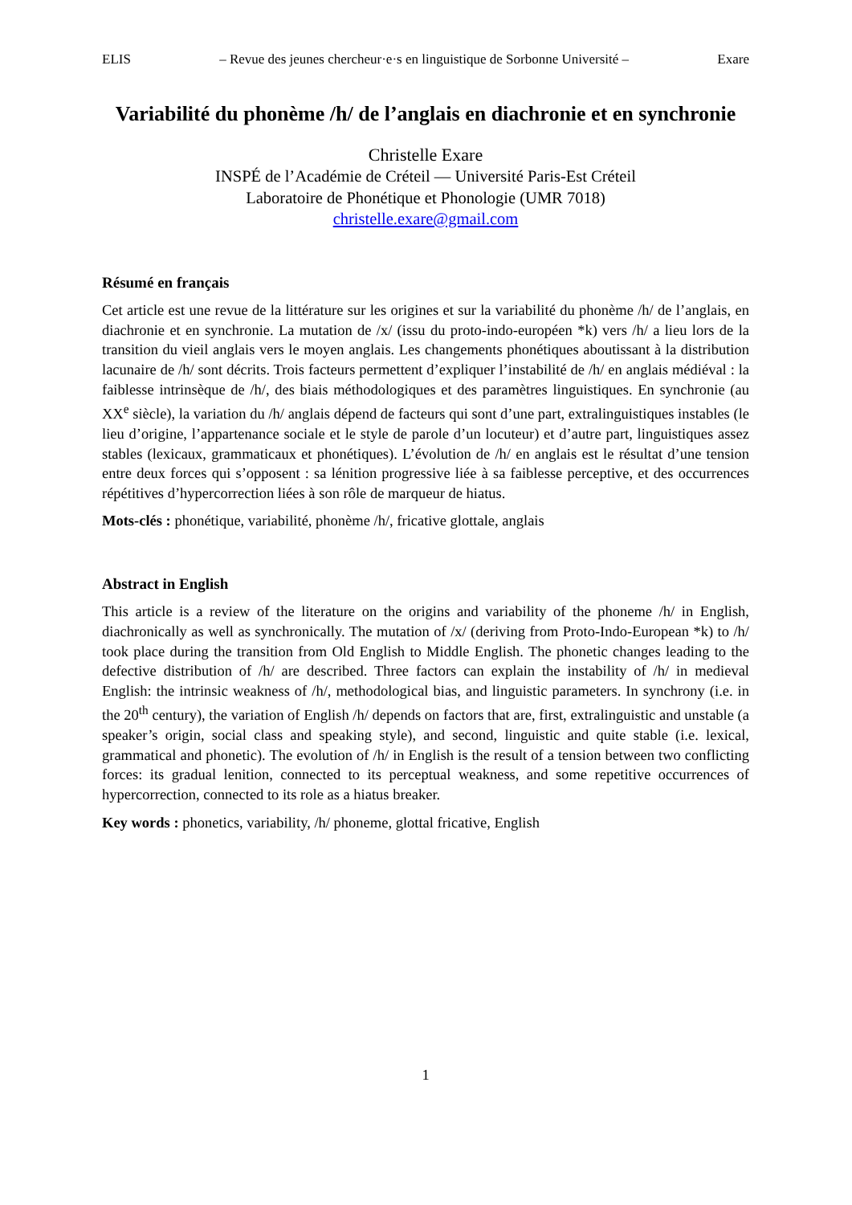ELIS – Revue des jeunes chercheur·e·s en linguistique de Sorbonne Université – Exare
Variabilité du phonème /h/ de l’anglais en diachronie et en synchronie
Christelle Exare
INSPÉ de l’Académie de Créteil — Université Paris-Est Créteil
Laboratoire de Phonétique et Phonologie (UMR 7018)
christelle.exare@gmail.com
Résumé en français
Cet article est une revue de la littérature sur les origines et sur la variabilité du phonème /h/ de l’anglais, en diachronie et en synchronie. La mutation de /x/ (issu du proto-indo-européen *k) vers /h/ a lieu lors de la transition du vieil anglais vers le moyen anglais. Les changements phonétiques aboutissant à la distribution lacunaire de /h/ sont décrits. Trois facteurs permettent d’expliquer l’instabilité de /h/ en anglais médiéval : la faiblesse intrinsèque de /h/, des biais méthodologiques et des paramètres linguistiques. En synchronie (au XX<sup>e</sup> siècle), la variation du /h/ anglais dépend de facteurs qui sont d’une part, extralinguistiques instables (le lieu d’origine, l’appartenance sociale et le style de parole d’un locuteur) et d’autre part, linguistiques assez stables (lexicaux, grammaticaux et phonétiques). L’évolution de /h/ en anglais est le résultat d’une tension entre deux forces qui s’opposent : sa lénition progressive liée à sa faiblesse perceptive, et des occurrences répétitives d’hypercorrection liées à son rôle de marqueur de hiatus.
Mots-clés : phonétique, variabilité, phonème /h/, fricative glottale, anglais
Abstract in English
This article is a review of the literature on the origins and variability of the phoneme /h/ in English, diachronically as well as synchronically. The mutation of /x/ (deriving from Proto-Indo-European *k) to /h/ took place during the transition from Old English to Middle English. The phonetic changes leading to the defective distribution of /h/ are described. Three factors can explain the instability of /h/ in medieval English: the intrinsic weakness of /h/, methodological bias, and linguistic parameters. In synchrony (i.e. in the 20<sup>th</sup> century), the variation of English /h/ depends on factors that are, first, extralinguistic and unstable (a speaker’s origin, social class and speaking style), and second, linguistic and quite stable (i.e. lexical, grammatical and phonetic). The evolution of /h/ in English is the result of a tension between two conflicting forces: its gradual lenition, connected to its perceptual weakness, and some repetitive occurrences of hypercorrection, connected to its role as a hiatus breaker.
Key words : phonetics, variability, /h/ phoneme, glottal fricative, English
1